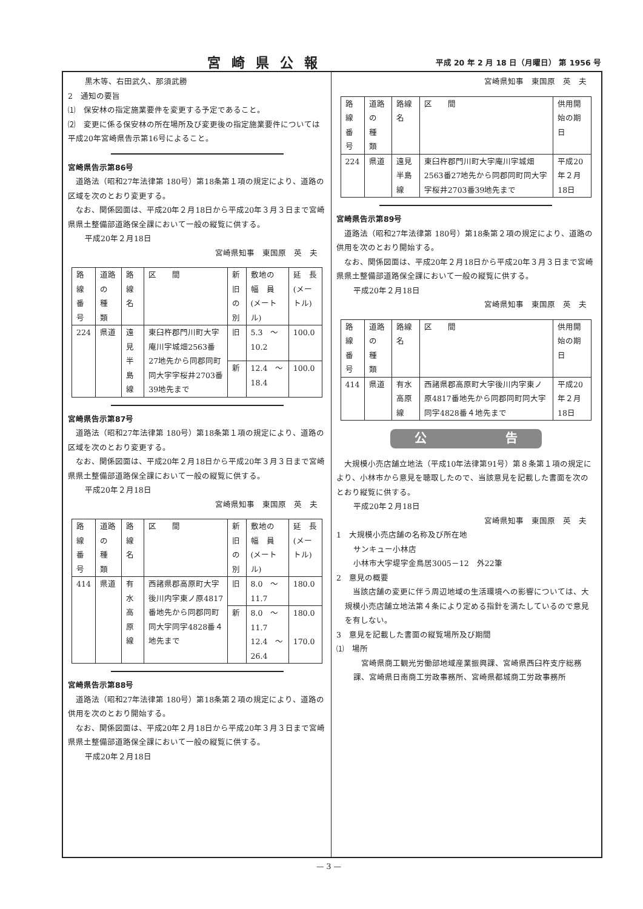宮崎県公報 平成 20 年 2 月 18 日（月曜日） 第 1956 号
黒木等、右田武久、那須武勝
2　通知の要旨
⑴　保安林の指定施業要件を変更する予定であること。
⑵　変更に係る保安林の所在場所及び変更後の指定施業要件については平成20年宮崎県告示第16号によること。
宮崎県告示第86号
道路法（昭和27年法律第 180号）第18条第１項の規定により、道路の区域を次のとおり変更する。
なお、関係図面は、平成20年２月18日から平成20年３月３日まで宮崎県県土整備部道路保全課において一般の縦覧に供する。
平成20年２月18日
宮崎県知事　東国原　英　夫
| 路線 番号 | 道路の 種 類 | 路線名 | 区 間 | 新旧 の別 | 敷地の 幅 員 (メートル) | 延 長 (メートル) |
| 224 | 県道 | 遠見半島線 | 東臼杵郡門川町大字庵川字城畑2563番27地先から同郡同町同大字字桜井2703番39地先まで | 旧 | 5.3 〜 10.2 | 100.0 |
| | | | | 新 | 12.4 〜 18.4 | 100.0 |
宮崎県告示第87号
道路法（昭和27年法律第 180号）第18条第１項の規定により、道路の区域を次のとおり変更する。
なお、関係図面は、平成20年２月18日から平成20年３月３日まで宮崎県県土整備部道路保全課において一般の縦覧に供する。
平成20年２月18日
宮崎県知事　東国原　英　夫
| 路線 番号 | 道路の 種 類 | 路線名 | 区 間 | 新旧 の別 | 敷地の 幅 員 (メートル) | 延 長 (メートル) |
| 414 | 県道 | 有水高原線 | 西諸県郡高原町大字後川内字東ノ原4817番地先から同郡同町同大字同字4828番４地先まで | 旧 | 8.0 〜 11.7 | 180.0 |
| | | | | 新 | 8.0 〜 11.7 12.4 〜 26.4 | 180.0 170.0 |
宮崎県告示第88号
道路法（昭和27年法律第 180号）第18条第２項の規定により、道路の供用を次のとおり開始する。
なお、関係図面は、平成20年２月18日から平成20年３月３日まで宮崎県県土整備部道路保全課において一般の縦覧に供する。
平成20年２月18日
宮崎県知事　東国原　英　夫
| 路線 番号 | 道路の 種 類 | 路線名 | 区 間 | 供用開始の期日 |
| 224 | 県道 | 遠見半島線 | 東臼杵郡門川町大字庵川字城畑2563番27地先から同郡同町同大字字桜井2703番39地先まで | 平成20年２月18日 |
宮崎県告示第89号
道路法（昭和27年法律第 180号）第18条第２項の規定により、道路の供用を次のとおり開始する。
なお、関係図面は、平成20年２月18日から平成20年３月３日まで宮崎県県土整備部道路保全課において一般の縦覧に供する。
平成20年２月18日
宮崎県知事　東国原　英　夫
| 路線 番号 | 道路の 種 類 | 路線名 | 区 間 | 供用開始の期日 |
| 414 | 県道 | 有水高原線 | 西諸県郡高原町大字後川内字東ノ原4817番地先から同郡同町同大字同字4828番４地先まで | 平成20年２月18日 |
公 告
大規模小売店舗立地法（平成10年法律第91号）第８条第１項の規定により、小林市から意見を聴取したので、当該意見を記載した書面を次のとおり縦覧に供する。
平成20年２月18日
宮崎県知事　東国原　英　夫
1　大規模小売店舗の名称及び所在地
サンキュー小林店
小林市大字堤字金鳥居3005－12　外22筆
2　意見の概要
当該店舗の変更に伴う周辺地域の生活環境への影響については、大規模小売店舗立地法第４条により定める指針を満たしているので意見を有しない。
3　意見を記載した書面の縦覧場所及び期間
⑴　場所
宮崎県商工観光労働部地域産業振興課、宮崎県西臼杵支庁総務課、宮崎県日南商工労政事務所、宮崎県都城商工労政事務所
— 3 —